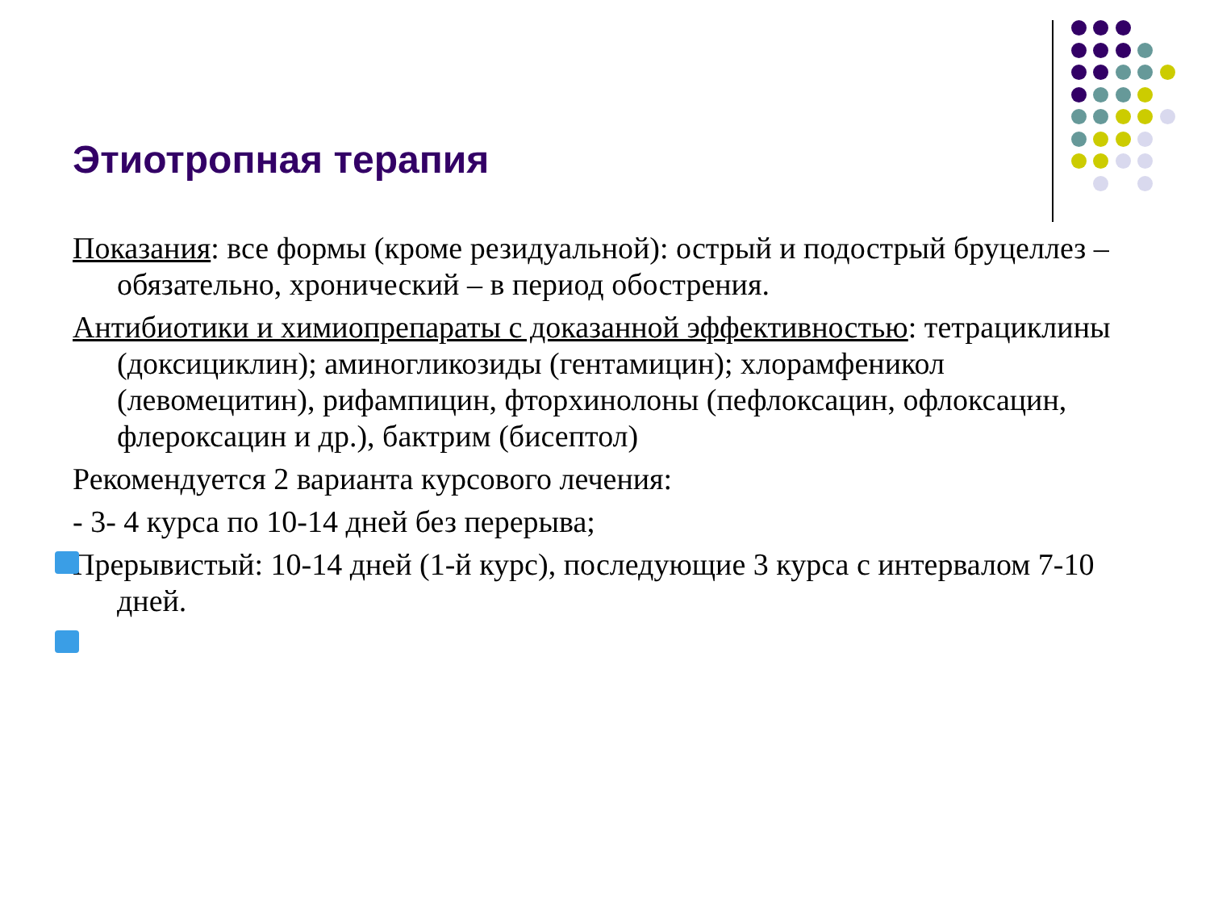Этиотропная терапия
Показания: все формы (кроме резидуальной): острый и подострый бруцеллез – обязательно, хронический – в период обострения.
Антибиотики и химиопрепараты с доказанной эффективностью: тетрациклины (доксициклин); аминогликозиды (гентамицин); хлорамфеникол (левомецитин), рифампицин, фторхинолоны (пефлоксацин, офлоксацин, флероксацин и др.), бактрим (бисептол)
Рекомендуется 2 варианта курсового лечения:
- 3- 4 курса по 10-14 дней без перерыва;
Прерывистый: 10-14 дней (1-й курс), последующие 3 курса с интервалом 7-10 дней.